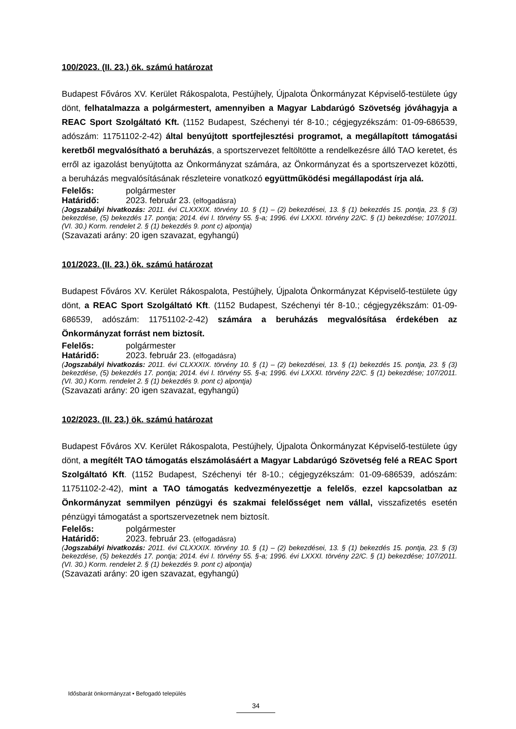100/2023. (II. 23.) ök. számú határozat
Budapest Főváros XV. Kerület Rákospalota, Pestújhely, Újpalota Önkormányzat Képviselő-testülete úgy dönt, felhatalmazza a polgármestert, amennyiben a Magyar Labdarúgó Szövetség jóváhagyja a REAC Sport Szolgáltató Kft. (1152 Budapest, Széchenyi tér 8-10.; cégjegyzékszám: 01-09-686539, adószám: 11751102-2-42) által benyújtott sportfejlesztési programot, a megállapított támogatási keretből megvalósítható a beruházás, a sportszervezet feltöltötte a rendelkezésre álló TAO keretet, és erről az igazolást benyújtotta az Önkormányzat számára, az Önkormányzat és a sportszervezet közötti, a beruházás megvalósításának részleteire vonatkozó együttműködési megállapodást írja alá.
Felelős: polgármester
Határidő: 2023. február 23. (elfogadásra)
(Jogszabályi hivatkozás: 2011. évi CLXXXIX. törvény 10. § (1) – (2) bekezdései, 13. § (1) bekezdés 15. pontja, 23. § (3) bekezdése, (5) bekezdés 17. pontja; 2014. évi I. törvény 55. §-a; 1996. évi LXXXI. törvény 22/C. § (1) bekezdése; 107/2011. (VI. 30.) Korm. rendelet 2. § (1) bekezdés 9. pont c) alpontja)
(Szavazati arány: 20 igen szavazat, egyhangú)
101/2023. (II. 23.) ök. számú határozat
Budapest Főváros XV. Kerület Rákospalota, Pestújhely, Újpalota Önkormányzat Képviselő-testülete úgy dönt, a REAC Sport Szolgáltató Kft. (1152 Budapest, Széchenyi tér 8-10.; cégjegyzékszám: 01-09-686539, adószám: 11751102-2-42) számára a beruházás megvalósítása érdekében az Önkormányzat forrást nem biztosít.
Felelős: polgármester
Határidő: 2023. február 23. (elfogadásra)
(Jogszabályi hivatkozás: 2011. évi CLXXXIX. törvény 10. § (1) – (2) bekezdései, 13. § (1) bekezdés 15. pontja, 23. § (3) bekezdése, (5) bekezdés 17. pontja; 2014. évi I. törvény 55. §-a; 1996. évi LXXXI. törvény 22/C. § (1) bekezdése; 107/2011. (VI. 30.) Korm. rendelet 2. § (1) bekezdés 9. pont c) alpontja)
(Szavazati arány: 20 igen szavazat, egyhangú)
102/2023. (II. 23.) ök. számú határozat
Budapest Főváros XV. Kerület Rákospalota, Pestújhely, Újpalota Önkormányzat Képviselő-testülete úgy dönt, a megítélt TAO támogatás elszámolásáért a Magyar Labdarúgó Szövetség felé a REAC Sport Szolgáltató Kft. (1152 Budapest, Széchenyi tér 8-10.; cégjegyzékszám: 01-09-686539, adószám: 11751102-2-42), mint a TAO támogatás kedvezményezettje a felelős, ezzel kapcsolatban az Önkormányzat semmilyen pénzügyi és szakmai felelősséget nem vállal, visszafizetés esetén pénzügyi támogatást a sportszervezetnek nem biztosít.
Felelős: polgármester
Határidő: 2023. február 23. (elfogadásra)
(Jogszabályi hivatkozás: 2011. évi CLXXXIX. törvény 10. § (1) – (2) bekezdései, 13. § (1) bekezdés 15. pontja, 23. § (3) bekezdése, (5) bekezdés 17. pontja; 2014. évi I. törvény 55. §-a; 1996. évi LXXXI. törvény 22/C. § (1) bekezdése; 107/2011. (VI. 30.) Korm. rendelet 2. § (1) bekezdés 9. pont c) alpontja)
(Szavazati arány: 20 igen szavazat, egyhangú)
Idősbarát önkormányzat • Befogadó település
34